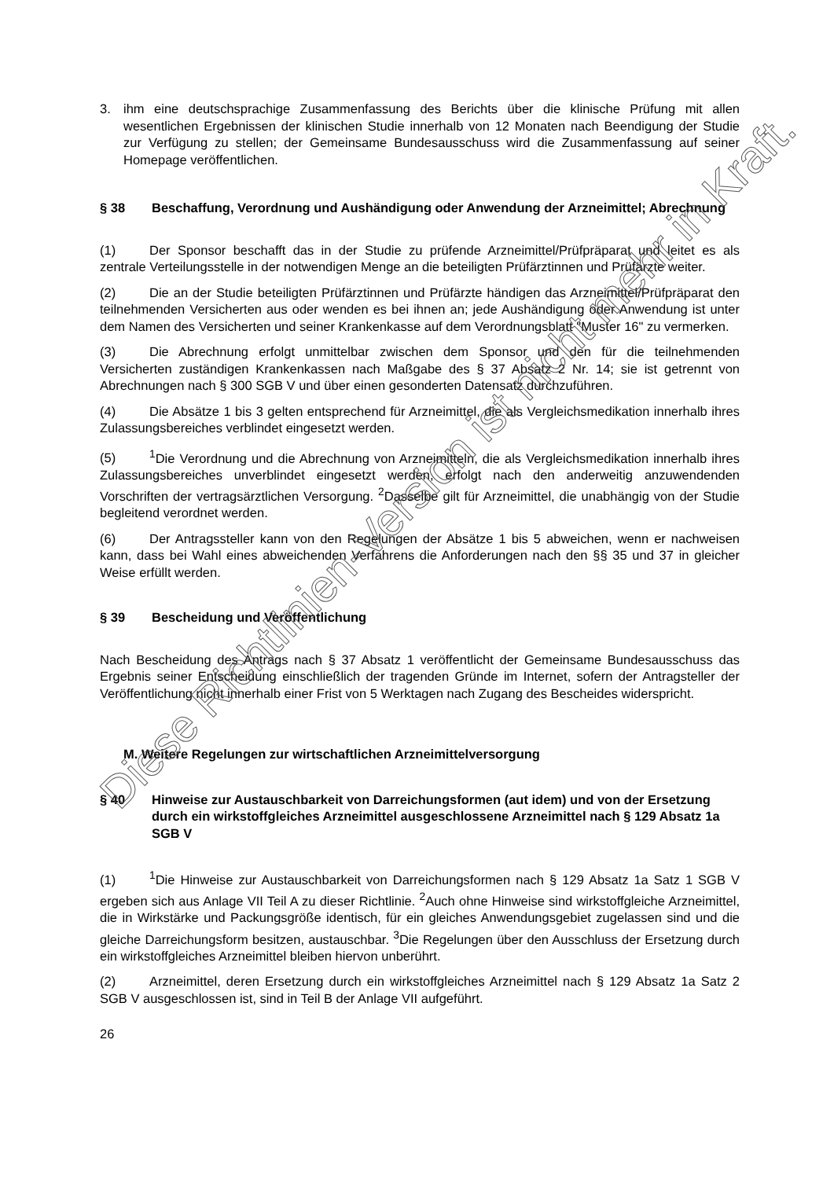3. ihm eine deutschsprachige Zusammenfassung des Berichts über die klinische Prüfung mit allen wesentlichen Ergebnissen der klinischen Studie innerhalb von 12 Monaten nach Beendigung der Studie zur Verfügung zu stellen; der Gemeinsame Bundesausschuss wird die Zusammenfassung auf seiner Homepage veröffentlichen.
§ 38 Beschaffung, Verordnung und Aushändigung oder Anwendung der Arzneimittel; Abrechnung
(1) Der Sponsor beschafft das in der Studie zu prüfende Arzneimittel/Prüfpräparat und leitet es als zentrale Verteilungsstelle in der notwendigen Menge an die beteiligten Prüfärztinnen und Prüfärzte weiter.
(2) Die an der Studie beteiligten Prüfärztinnen und Prüfärzte händigen das Arzneimittel/Prüfpräparat den teilnehmenden Versicherten aus oder wenden es bei ihnen an; jede Aushändigung oder Anwendung ist unter dem Namen des Versicherten und seiner Krankenkasse auf dem Verordnungsblatt "Muster 16" zu vermerken.
(3) Die Abrechnung erfolgt unmittelbar zwischen dem Sponsor und den für die teilnehmenden Versicherten zuständigen Krankenkassen nach Maßgabe des § 37 Absatz 2 Nr. 14; sie ist getrennt von Abrechnungen nach § 300 SGB V und über einen gesonderten Datensatz durchzuführen.
(4) Die Absätze 1 bis 3 gelten entsprechend für Arzneimittel, die als Vergleichsmedikation innerhalb ihres Zulassungsbereiches verblindet eingesetzt werden.
(5)<sup>1</sup>Die Verordnung und die Abrechnung von Arzneimitteln, die als Vergleichsmedikation innerhalb ihres Zulassungsbereiches unverblindet eingesetzt werden, erfolgt nach den anderweitig anzuwendenden Vorschriften der vertragsärztlichen Versorgung. <sup>2</sup>Dasselbe gilt für Arzneimittel, die unabhängig von der Studie begleitend verordnet werden.
(6) Der Antragssteller kann von den Regelungen der Absätze 1 bis 5 abweichen, wenn er nachweisen kann, dass bei Wahl eines abweichenden Verfahrens die Anforderungen nach den §§ 35 und 37 in gleicher Weise erfüllt werden.
§ 39 Bescheidung und Veröffentlichung
Nach Bescheidung des Antrags nach § 37 Absatz 1 veröffentlicht der Gemeinsame Bundesausschuss das Ergebnis seiner Entscheidung einschließlich der tragenden Gründe im Internet, sofern der Antragsteller der Veröffentlichung nicht innerhalb einer Frist von 5 Werktagen nach Zugang des Bescheides widerspricht.
M. Weitere Regelungen zur wirtschaftlichen Arzneimittelversorgung
§ 40 Hinweise zur Austauschbarkeit von Darreichungsformen (aut idem) und von der Ersetzung durch ein wirkstoffgleiches Arzneimittel ausgeschlossene Arzneimittel nach § 129 Absatz 1a SGB V
(1)<sup>1</sup>Die Hinweise zur Austauschbarkeit von Darreichungsformen nach § 129 Absatz 1a Satz 1 SGB V ergeben sich aus Anlage VII Teil A zu dieser Richtlinie. <sup>2</sup>Auch ohne Hinweise sind wirkstoffgleiche Arzneimittel, die in Wirkstärke und Packungsgröße identisch, für ein gleiches Anwendungsgebiet zugelassen sind und die gleiche Darreichungsform besitzen, austauschbar. <sup>3</sup>Die Regelungen über den Ausschluss der Ersetzung durch ein wirkstoffgleiches Arzneimittel bleiben hiervon unberührt.
(2) Arzneimittel, deren Ersetzung durch ein wirkstoffgleiches Arzneimittel nach § 129 Absatz 1a Satz 2 SGB V ausgeschlossen ist, sind in Teil B der Anlage VII aufgeführt.
26
Diese Richtlinien-Version ist nicht mehr in Kraft.